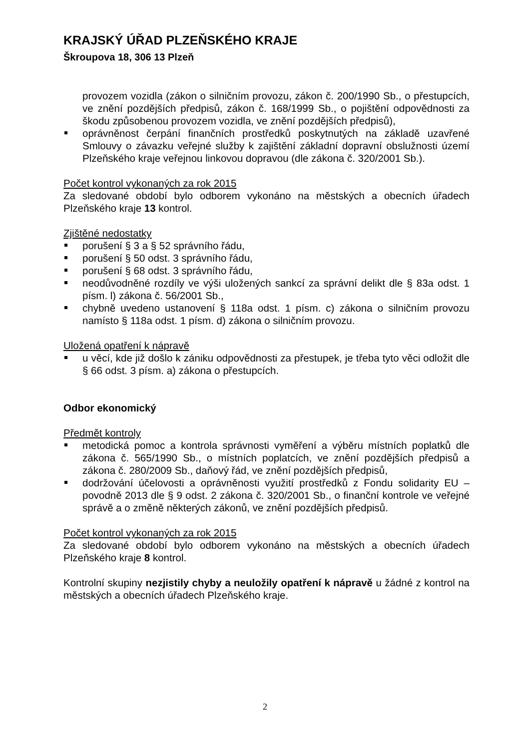KRAJSKÝ ÚŘAD PLZEŇSKÉHO KRAJE
Škroupova 18, 306 13 Plzeň
provozem vozidla (zákon o silničním provozu, zákon č. 200/1990 Sb., o přestupcích, ve znění pozdějších předpisů, zákon č. 168/1999 Sb., o pojištění odpovědnosti za škodu způsobenou provozem vozidla, ve znění pozdějších předpisů),
oprávněnost čerpání finančních prostředků poskytnutých na základě uzavřené Smlouvy o závazku veřejné služby k zajištění základní dopravní obslužnosti území Plzeňského kraje veřejnou linkovou dopravou (dle zákona č. 320/2001 Sb.).
Počet kontrol vykonaných za rok 2015
Za sledované období bylo odborem vykonáno na městských a obecních úřadech Plzeňského kraje 13 kontrol.
Zjištěné nedostatky
porušení § 3 a § 52 správního řádu,
porušení § 50 odst. 3 správního řádu,
porušení § 68 odst. 3 správního řádu,
neodůvodněné rozdíly ve výši uložených sankcí za správní delikt dle § 83a odst. 1 písm. l) zákona č. 56/2001 Sb.,
chybně uvedeno ustanovení § 118a odst. 1 písm. c) zákona o silničním provozu namísto § 118a odst. 1 písm. d) zákona o silničním provozu.
Uložená opatření k nápravě
u věcí, kde již došlo k zániku odpovědnosti za přestupek, je třeba tyto věci odložit dle § 66 odst. 3 písm. a) zákona o přestupcích.
Odbor ekonomický
Předmět kontroly
metodická pomoc a kontrola správnosti vyměření a výběru místních poplatků dle zákona č. 565/1990 Sb., o místních poplatcích, ve znění pozdějších předpisů a zákona č. 280/2009 Sb., daňový řád, ve znění pozdějších předpisů,
dodržování účelovosti a oprávněnosti využití prostředků z Fondu solidarity EU – povodně 2013 dle § 9 odst. 2 zákona č. 320/2001 Sb., o finanční kontrole ve veřejné správě a o změně některých zákonů, ve znění pozdějších předpisů.
Počet kontrol vykonaných za rok 2015
Za sledované období bylo odborem vykonáno na městských a obecních úřadech Plzeňského kraje 8 kontrol.
Kontrolní skupiny nezjistily chyby a neuložily opatření k nápravě u žádné z kontrol na městských a obecních úřadech Plzeňského kraje.
2